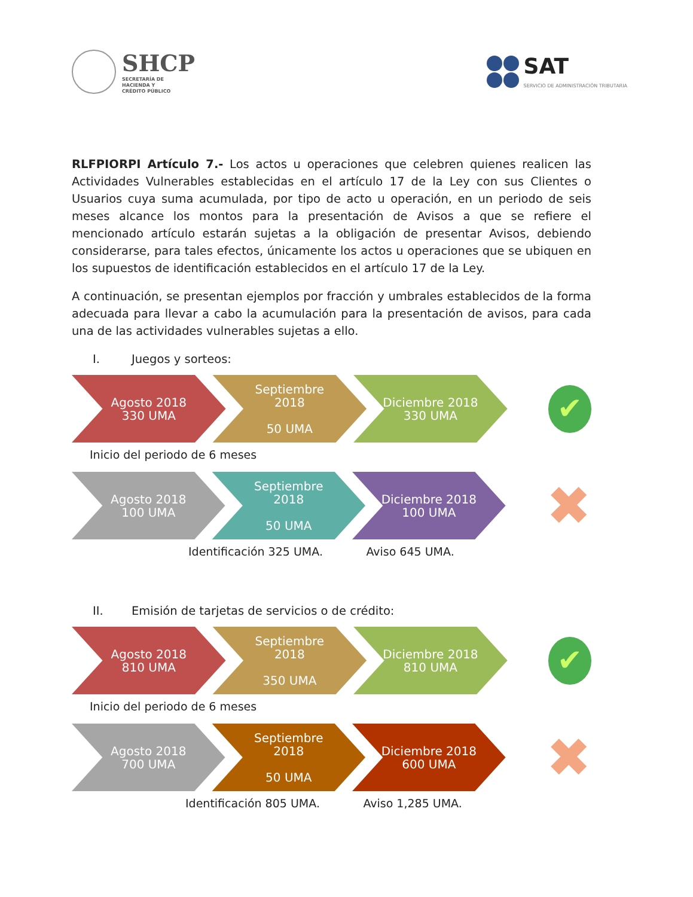SHCP
SECRETARÍA DE
HACIENDA Y
CRÉDITO PÚBLICO
SAT
SERVICIO DE ADMINISTRACIÓN TRIBUTARIA
RLFPIORPI Artículo 7.- Los actos u operaciones que celebren quienes realicen las Actividades Vulnerables establecidas en el artículo 17 de la Ley con sus Clientes o Usuarios cuya suma acumulada, por tipo de acto u operación, en un periodo de seis meses alcance los montos para la presentación de Avisos a que se refiere el mencionado artículo estarán sujetas a la obligación de presentar Avisos, debiendo considerarse, para tales efectos, únicamente los actos u operaciones que se ubiquen en los supuestos de identificación establecidos en el artículo 17 de la Ley.
A continuación, se presentan ejemplos por fracción y umbrales establecidos de la forma adecuada para llevar a cabo la acumulación para la presentación de avisos, para cada una de las actividades vulnerables sujetas a ello.
I. Juegos y sorteos:
Agosto 2018
330 UMA
Septiembre
2018
50 UMA
Diciembre 2018
330 UMA
✔
Inicio del periodo de 6 meses
Agosto 2018
100 UMA
Septiembre
2018
50 UMA
Diciembre 2018
100 UMA
✖
Identificación 325 UMA. Aviso 645 UMA.
II. Emisión de tarjetas de servicios o de crédito:
Agosto 2018
810 UMA
Septiembre
2018
350 UMA
Diciembre 2018
810 UMA
✔
Inicio del periodo de 6 meses
Agosto 2018
700 UMA
Septiembre
2018
50 UMA
Diciembre 2018
600 UMA
✖
Identificación 805 UMA. Aviso 1,285 UMA.